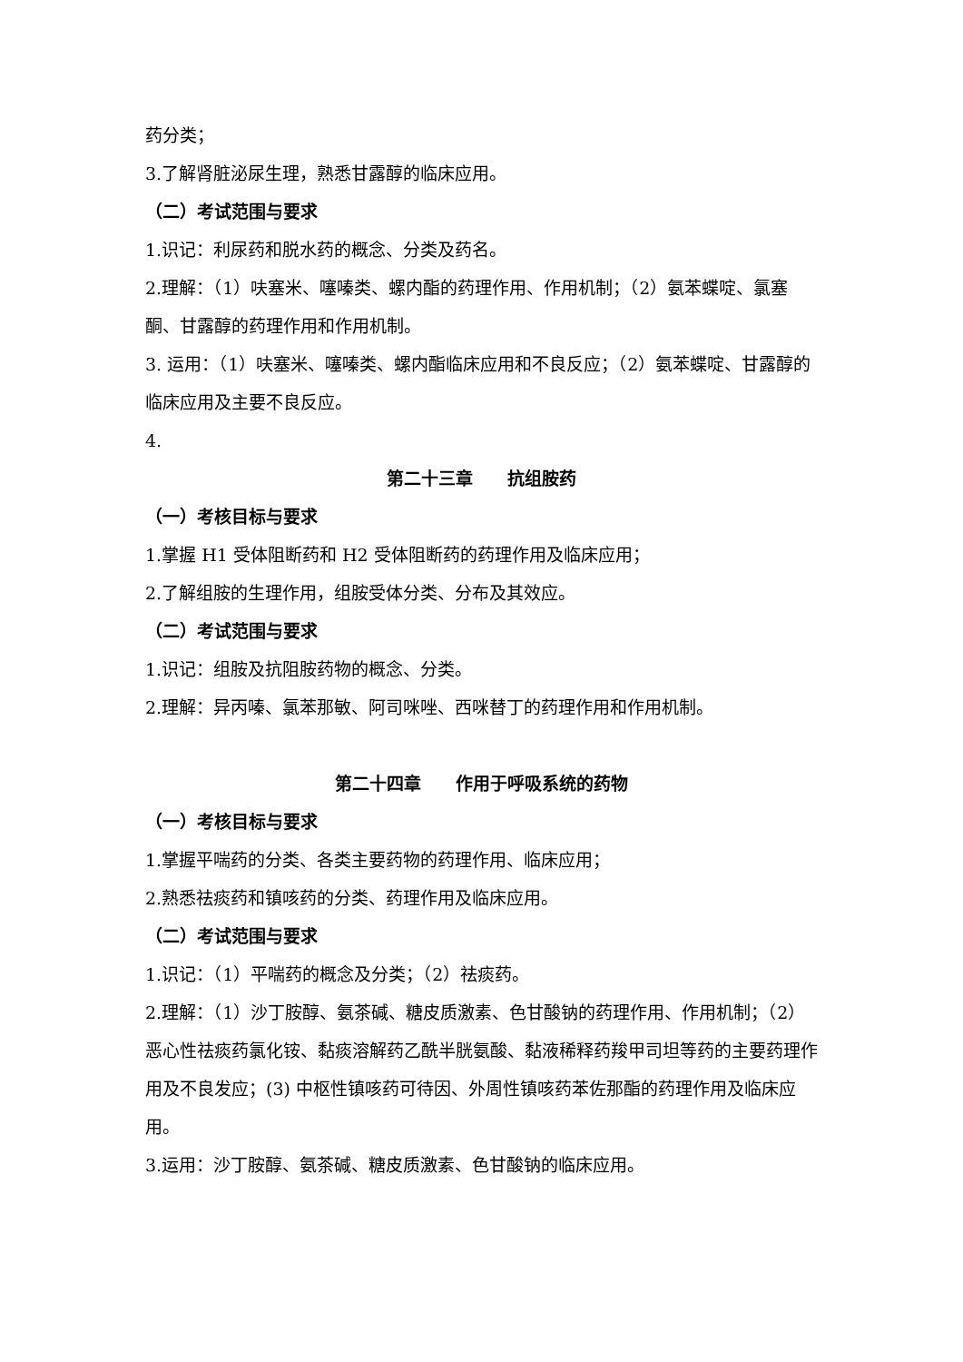药分类；
3.了解肾脏泌尿生理，熟悉甘露醇的临床应用。
（二）考试范围与要求
1.识记：利尿药和脱水药的概念、分类及药名。
2.理解：（1）呋塞米、噻嗪类、螺内酯的药理作用、作用机制；（2）氨苯蝶啶、氯塞酮、甘露醇的药理作用和作用机制。
3. 运用：（1）呋塞米、噻嗪类、螺内酯临床应用和不良反应；（2）氨苯蝶啶、甘露醇的临床应用及主要不良反应。
4.
第二十三章　　抗组胺药
（一）考核目标与要求
1.掌握 H1 受体阻断药和 H2 受体阻断药的药理作用及临床应用；
2.了解组胺的生理作用，组胺受体分类、分布及其效应。
（二）考试范围与要求
1.识记：组胺及抗阻胺药物的概念、分类。
2.理解：异丙嗪、氯苯那敏、阿司咪唑、西咪替丁的药理作用和作用机制。
第二十四章　　作用于呼吸系统的药物
（一）考核目标与要求
1.掌握平喘药的分类、各类主要药物的药理作用、临床应用；
2.熟悉祛痰药和镇咳药的分类、药理作用及临床应用。
（二）考试范围与要求
1.识记：（1）平喘药的概念及分类；（2）祛痰药。
2.理解：（1）沙丁胺醇、氨茶碱、糖皮质激素、色甘酸钠的药理作用、作用机制；（2）恶心性祛痰药氯化铵、黏痰溶解药乙酰半胱氨酸、黏液稀释药羧甲司坦等药的主要药理作用及不良发应；(3) 中枢性镇咳药可待因、外周性镇咳药苯佐那酯的药理作用及临床应用。
3.运用：沙丁胺醇、氨茶碱、糖皮质激素、色甘酸钠的临床应用。